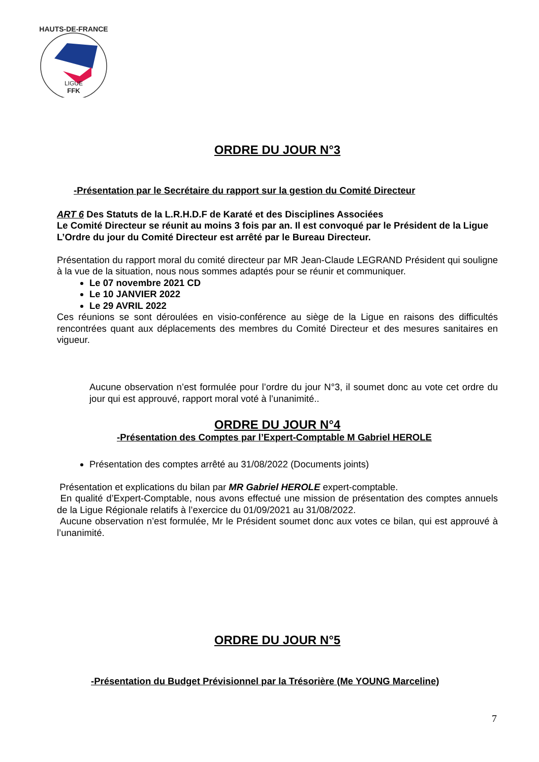HAUTS-DE-FRANCE
LIGUE
FFK
ORDRE DU JOUR N°3
-Présentation par le Secrétaire du rapport sur la gestion du Comité Directeur
ART 6 Des Statuts de la L.R.H.D.F de Karaté et des Disciplines Associées
Le Comité Directeur se réunit au moins 3 fois par an. Il est convoqué par le Président de la Ligue
L’Ordre du jour du Comité Directeur est arrêté par le Bureau Directeur.
Présentation du rapport moral du comité directeur par MR Jean-Claude LEGRAND Président qui souligne à la vue de la situation, nous nous sommes adaptés pour se réunir et communiquer.
Le 07 novembre 2021 CD
Le 10 JANVIER 2022
Le 29 AVRIL 2022
Ces réunions se sont déroulées en visio-conférence au siège de la Ligue en raisons des difficultés rencontrées quant aux déplacements des membres du Comité Directeur et des mesures sanitaires en vigueur.
Aucune observation n’est formulée pour l’ordre du jour N°3, il soumet donc au vote cet ordre du jour qui est approuvé, rapport moral voté à l’unanimité..
ORDRE DU JOUR N°4
-Présentation des Comptes par l’Expert-Comptable M Gabriel HEROLE
Présentation des comptes arrêté au 31/08/2022 (Documents joints)
Présentation et explications du bilan par MR Gabriel HEROLE expert-comptable.
En qualité d’Expert-Comptable, nous avons effectué une mission de présentation des comptes annuels de la Ligue Régionale relatifs à l’exercice du 01/09/2021 au 31/08/2022.
Aucune observation n’est formulée, Mr le Président soumet donc aux votes ce bilan, qui est approuvé à l’unanimité.
ORDRE DU JOUR N°5
-Présentation du Budget Prévisionnel par la Trésorière (Me YOUNG Marceline)
7